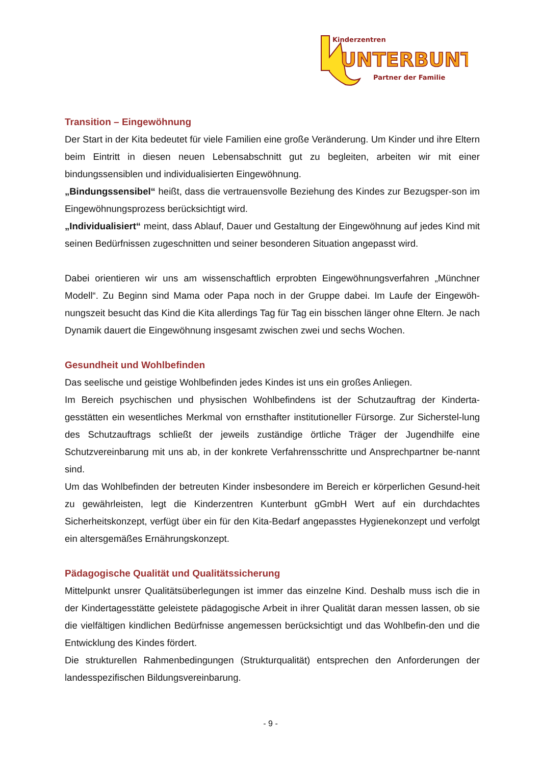Kinderzentren
UNTERBUNT
Partner der Familie
Transition – Eingewöhnung
Der Start in der Kita bedeutet für viele Familien eine große Veränderung. Um Kinder und ihre Eltern beim Eintritt in diesen neuen Lebensabschnitt gut zu begleiten, arbeiten wir mit einer bindungssensiblen und individualisierten Eingewöhnung.
„Bindungssensibel“ heißt, dass die vertrauensvolle Beziehung des Kindes zur Bezugsper-son im Eingewöhnungsprozess berücksichtigt wird.
„Individualisiert“ meint, dass Ablauf, Dauer und Gestaltung der Eingewöhnung auf jedes Kind mit seinen Bedürfnissen zugeschnitten und seiner besonderen Situation angepasst wird.
Dabei orientieren wir uns am wissenschaftlich erprobten Eingewöhnungsverfahren „Münchner Modell“. Zu Beginn sind Mama oder Papa noch in der Gruppe dabei. Im Laufe der Eingewöh-nungszeit besucht das Kind die Kita allerdings Tag für Tag ein bisschen länger ohne Eltern. Je nach Dynamik dauert die Eingewöhnung insgesamt zwischen zwei und sechs Wochen.
Gesundheit und Wohlbefinden
Das seelische und geistige Wohlbefinden jedes Kindes ist uns ein großes Anliegen.
Im Bereich psychischen und physischen Wohlbefindens ist der Schutzauftrag der Kinderta-gesstätten ein wesentliches Merkmal von ernsthafter institutioneller Fürsorge. Zur Sicherstel-lung des Schutzauftrags schließt der jeweils zuständige örtliche Träger der Jugendhilfe eine Schutzvereinbarung mit uns ab, in der konkrete Verfahrensschritte und Ansprechpartner be-nannt sind.
Um das Wohlbefinden der betreuten Kinder insbesondere im Bereich er körperlichen Gesund-heit zu gewährleisten, legt die Kinderzentren Kunterbunt gGmbH Wert auf ein durchdachtes Sicherheitskonzept, verfügt über ein für den Kita-Bedarf angepasstes Hygienekonzept und verfolgt ein altersgemäßes Ernährungskonzept.
Pädagogische Qualität und Qualitätssicherung
Mittelpunkt unsrer Qualitätsüberlegungen ist immer das einzelne Kind. Deshalb muss isch die in der Kindertagesstätte geleistete pädagogische Arbeit in ihrer Qualität daran messen lassen, ob sie die vielfältigen kindlichen Bedürfnisse angemessen berücksichtigt und das Wohlbefin-den und die Entwicklung des Kindes fördert.
Die strukturellen Rahmenbedingungen (Strukturqualität) entsprechen den Anforderungen der landesspezifischen Bildungsvereinbarung.
- 9 -